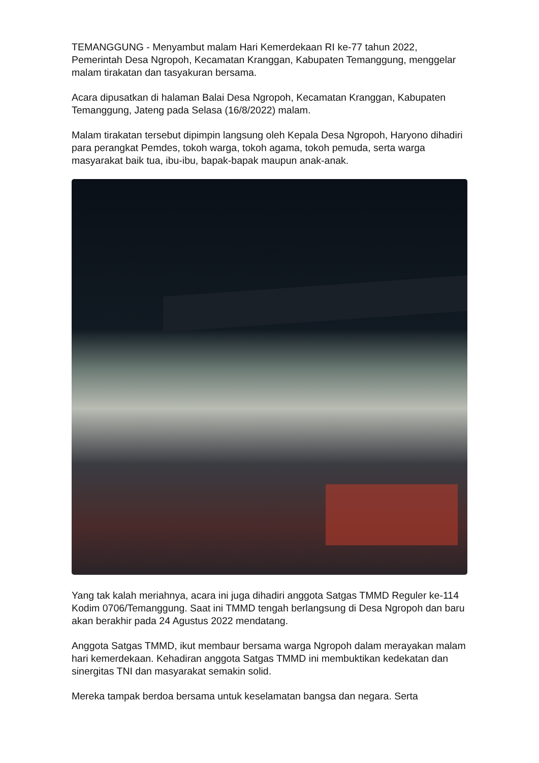TEMANGGUNG - Menyambut malam Hari Kemerdekaan RI ke-77 tahun 2022, Pemerintah Desa Ngropoh, Kecamatan Kranggan, Kabupaten Temanggung, menggelar malam tirakatan dan tasyakuran bersama.
Acara dipusatkan di halaman Balai Desa Ngropoh, Kecamatan Kranggan, Kabupaten Temanggung, Jateng pada Selasa (16/8/2022) malam.
Malam tirakatan tersebut dipimpin langsung oleh Kepala Desa Ngropoh, Haryono dihadiri para perangkat Pemdes, tokoh warga, tokoh agama, tokoh pemuda, serta warga masyarakat baik tua, ibu-ibu, bapak-bapak maupun anak-anak.
Yang tak kalah meriahnya, acara ini juga dihadiri anggota Satgas TMMD Reguler ke-114 Kodim 0706/Temanggung. Saat ini TMMD tengah berlangsung di Desa Ngropoh dan baru akan berakhir pada 24 Agustus 2022 mendatang.
Anggota Satgas TMMD, ikut membaur bersama warga Ngropoh dalam merayakan malam hari kemerdekaan. Kehadiran anggota Satgas TMMD ini membuktikan kedekatan dan sinergitas TNI dan masyarakat semakin solid.
Mereka tampak berdoa bersama untuk keselamatan bangsa dan negara. Serta